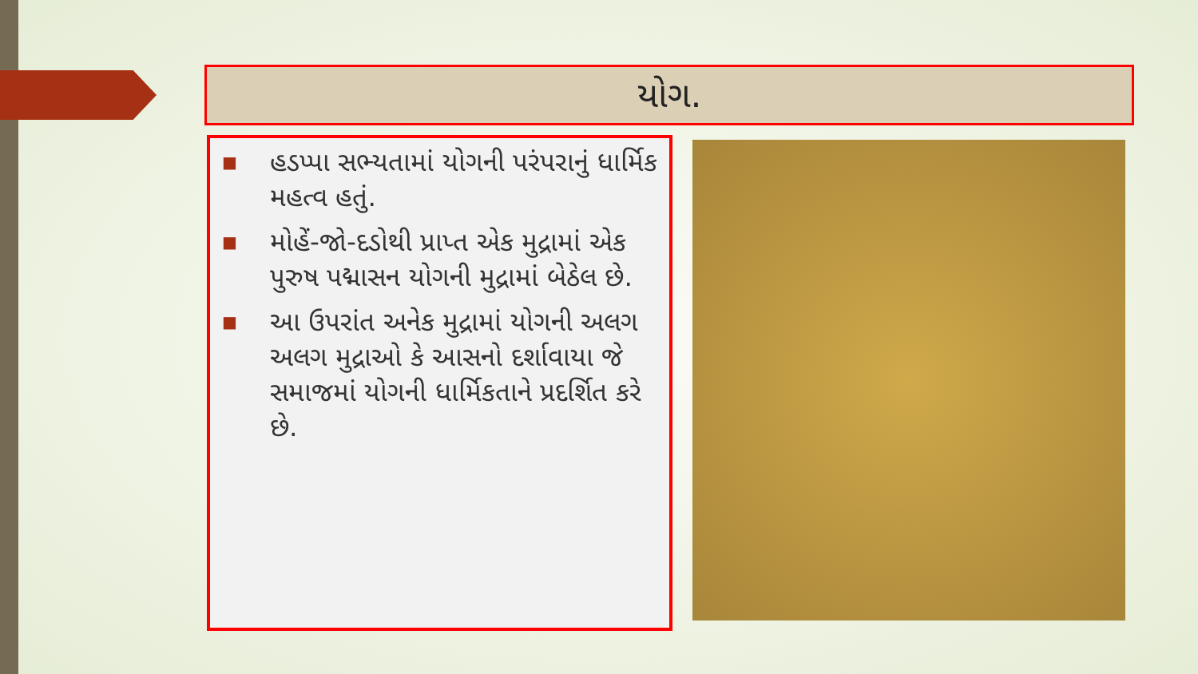યોગ.
■ હડપ્પા સભ્યતામાં યોગની પરંપરાનું ધાર્મિક મહત્વ હતું.
■ મોહેં-જો-દડોથી પ્રાપ્ત એક મુદ્રામાં એક પુરુષ પદ્માસન યોગની મુદ્રામાં બેઠેલ છે.
■ આ ઉપરાંત અનેક મુદ્રામાં યોગની અલગ અલગ મુદ્રાઓ કે આસનો દર્શાવાયા જે સમાજમાં યોગની ધાર્મિકતાને પ્રદર્શિત કરે છે.